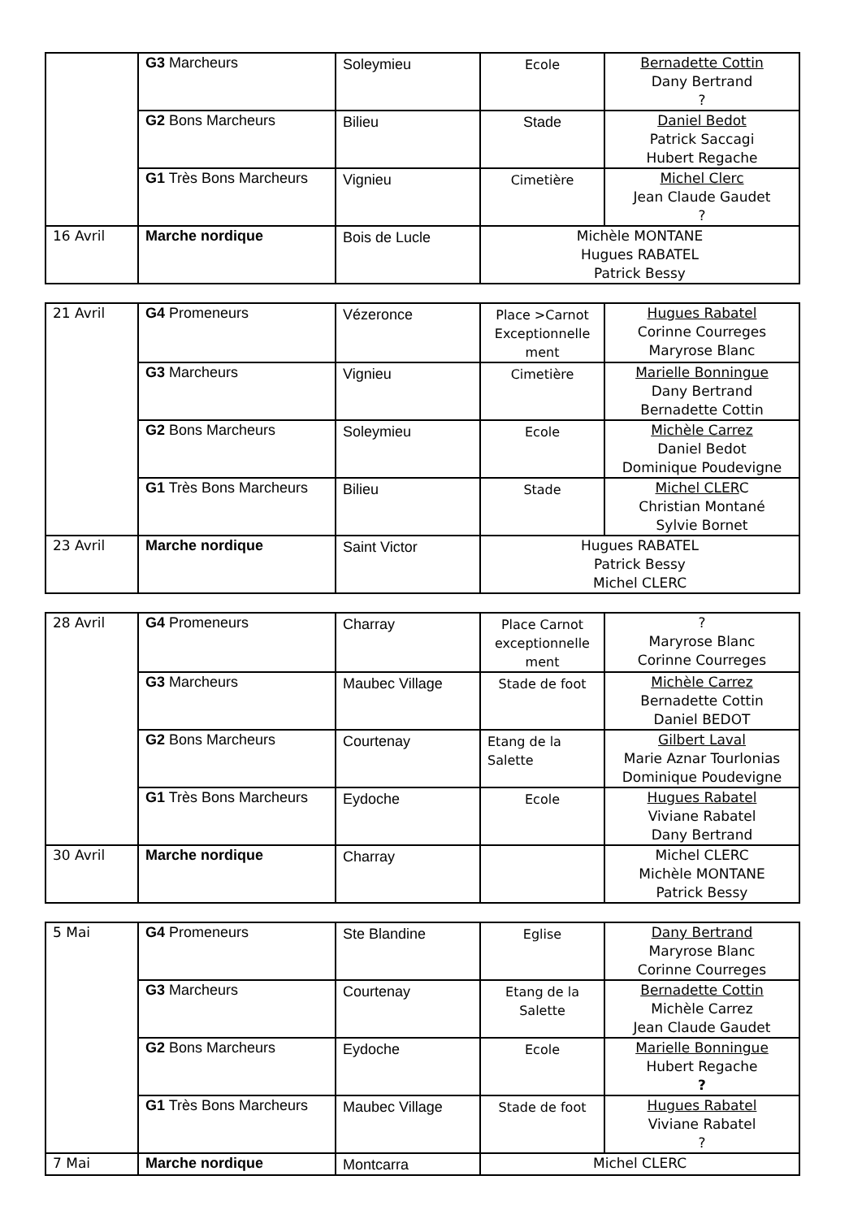| | G3 Marcheurs | Soleymieu | Ecole | Bernadette Cottin Dany Bertrand ? |
| | G2 Bons Marcheurs | Bilieu | Stade | Daniel Bedot Patrick Saccagi Hubert Regache |
| | G1 Très Bons Marcheurs | Vignieu | Cimetière | Michel Clerc Jean Claude Gaudet ? |
| 16 Avril | Marche nordique | Bois de Lucle | Michèle MONTANE Hugues RABATEL Patrick Bessy | |
| 21 Avril | G4 Promeneurs | Vézeronce | Place >Carnot Exceptionnelle ment | Hugues Rabatel Corinne Courreges Maryrose Blanc |
| | G3 Marcheurs | Vignieu | Cimetière | Marielle Bonningue Dany Bertrand Bernadette Cottin |
| | G2 Bons Marcheurs | Soleymieu | Ecole | Michèle Carrez Daniel Bedot Dominique Poudevigne |
| | G1 Très Bons Marcheurs | Bilieu | Stade | Michel CLER C Christian Montané Sylvie Bornet |
| 23 Avril | Marche nordique | Saint Victor | Hugues RABATEL Patrick Bessy Michel CLERC | |
| 28 Avril | G4 Promeneurs | Charray | Place Carnot exceptionnelle ment | ? Maryrose Blanc Corinne Courreges |
| | G3 Marcheurs | Maubec Village | Stade de foot | Michèle Carrez Bernadette Cottin Daniel BEDOT |
| | G2 Bons Marcheurs | Courtenay | Etang de la Salette | Gilbert Laval Marie Aznar Tourlonias Dominique Poudevigne |
| | G1 Très Bons Marcheurs | Eydoche | Ecole | Hugues Rabatel Viviane Rabatel Dany Bertrand |
| 30 Avril | Marche nordique | Charray | | Michel CLERC Michèle MONTANE Patrick Bessy |
| 5 Mai | G4 Promeneurs | Ste Blandine | Eglise | Dany Bertrand Maryrose Blanc Corinne Courreges |
| | G3 Marcheurs | Courtenay | Etang de la Salette | Bernadette Cottin Michèle Carrez Jean Claude Gaudet |
| | G2 Bons Marcheurs | Eydoche | Ecole | Marielle Bonningue Hubert Regache ? |
| | G1 Très Bons Marcheurs | Maubec Village | Stade de foot | Hugues Rabatel Viviane Rabatel ? |
| 7 Mai | Marche nordique | Montcarra | Michel CLERC | |